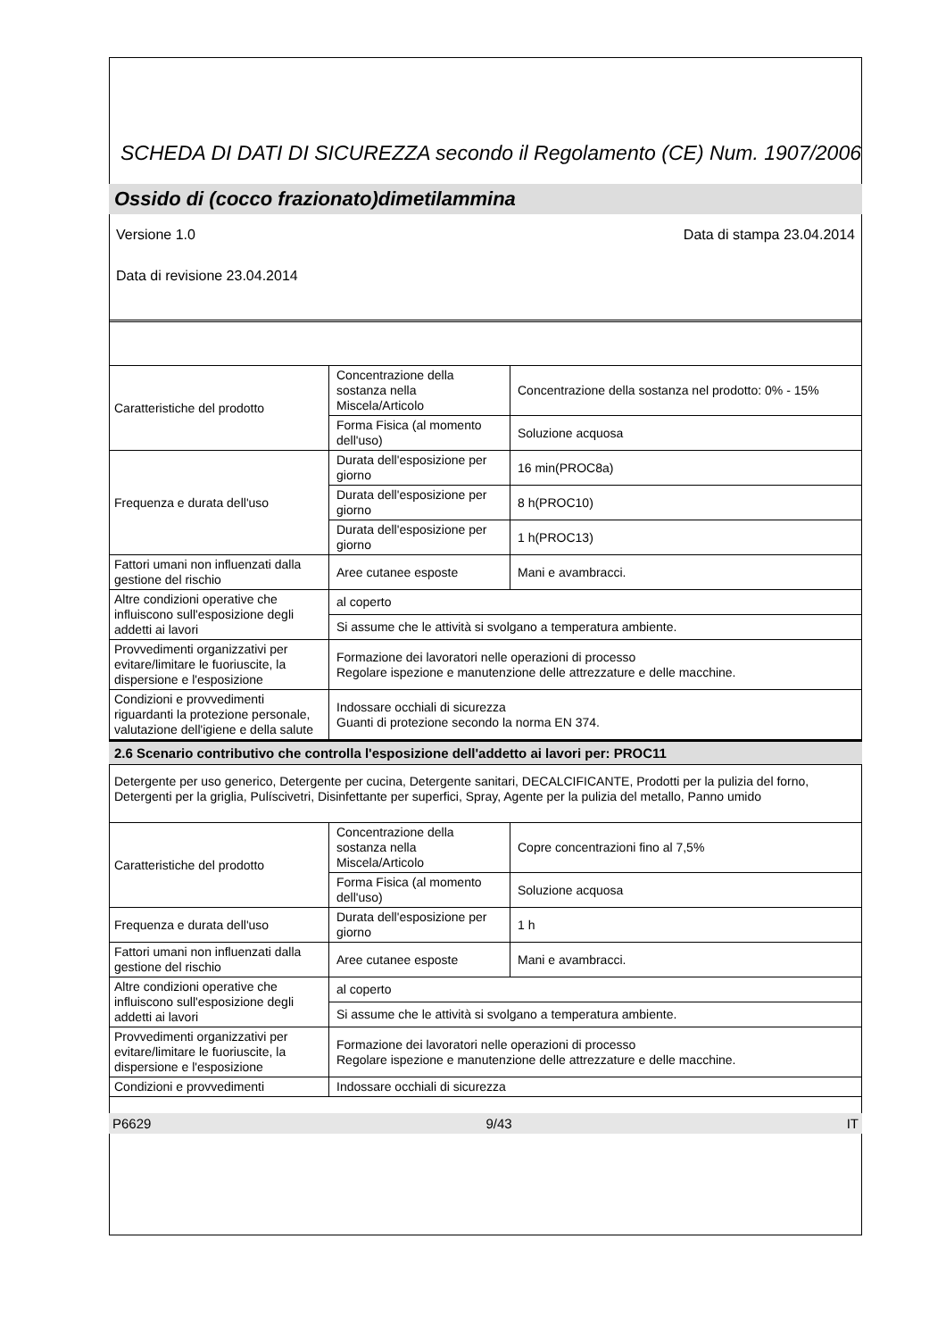SCHEDA DI DATI DI SICUREZZA secondo il Regolamento (CE) Num. 1907/2006
Ossido di (cocco frazionato)dimetilammina
Versione 1.0 Data di stampa 23.04.2014
Data di revisione 23.04.2014
| Caratteristiche del prodotto | Concentrazione della sostanza nella Miscela/Articolo | Concentrazione della sostanza nel prodotto: 0% - 15% |
| | Forma Fisica (al momento dell'uso) | Soluzione acquosa |
| Frequenza e durata dell'uso | Durata dell'esposizione per giorno | 16 min(PROC8a) |
| | Durata dell'esposizione per giorno | 8 h(PROC10) |
| | Durata dell'esposizione per giorno | 1 h(PROC13) |
| Fattori umani non influenzati dalla gestione del rischio | Aree cutanee esposte | Mani e avambracci. |
| Altre condizioni operative che influiscono sull'esposizione degli addetti ai lavori | al coperto | |
| | Si assume che le attività si svolgano a temperatura ambiente. | |
| Provvedimenti organizzativi per evitare/limitare le fuoriuscite, la dispersione e l'esposizione | Formazione dei lavoratori nelle operazioni di processo Regolare ispezione e manutenzione delle attrezzature e delle macchine. | |
| Condizioni e provvedimenti riguardanti la protezione personale, valutazione dell'igiene e della salute | Indossare occhiali di sicurezza Guanti di protezione secondo la norma EN 374. | |
2.6 Scenario contributivo che controlla l'esposizione dell'addetto ai lavori per: PROC11
Detergente per uso generico, Detergente per cucina, Detergente sanitari, DECALCIFICANTE, Prodotti per la pulizia del forno, Detergenti per la griglia, Pulíscivetri, Disinfettante per superfici, Spray, Agente per la pulizia del metallo, Panno umido
| Caratteristiche del prodotto | Concentrazione della sostanza nella Miscela/Articolo | Copre concentrazioni fino al 7,5% |
| | Forma Fisica (al momento dell'uso) | Soluzione acquosa |
| Frequenza e durata dell'uso | Durata dell'esposizione per giorno | 1 h |
| Fattori umani non influenzati dalla gestione del rischio | Aree cutanee esposte | Mani e avambracci. |
| Altre condizioni operative che influiscono sull'esposizione degli addetti ai lavori | al coperto | |
| | Si assume che le attività si svolgano a temperatura ambiente. | |
| Provvedimenti organizzativi per evitare/limitare le fuoriuscite, la dispersione e l'esposizione | Formazione dei lavoratori nelle operazioni di processo Regolare ispezione e manutenzione delle attrezzature e delle macchine. | |
| Condizioni e provvedimenti | Indossare occhiali di sicurezza | |
P6629 9/43 IT